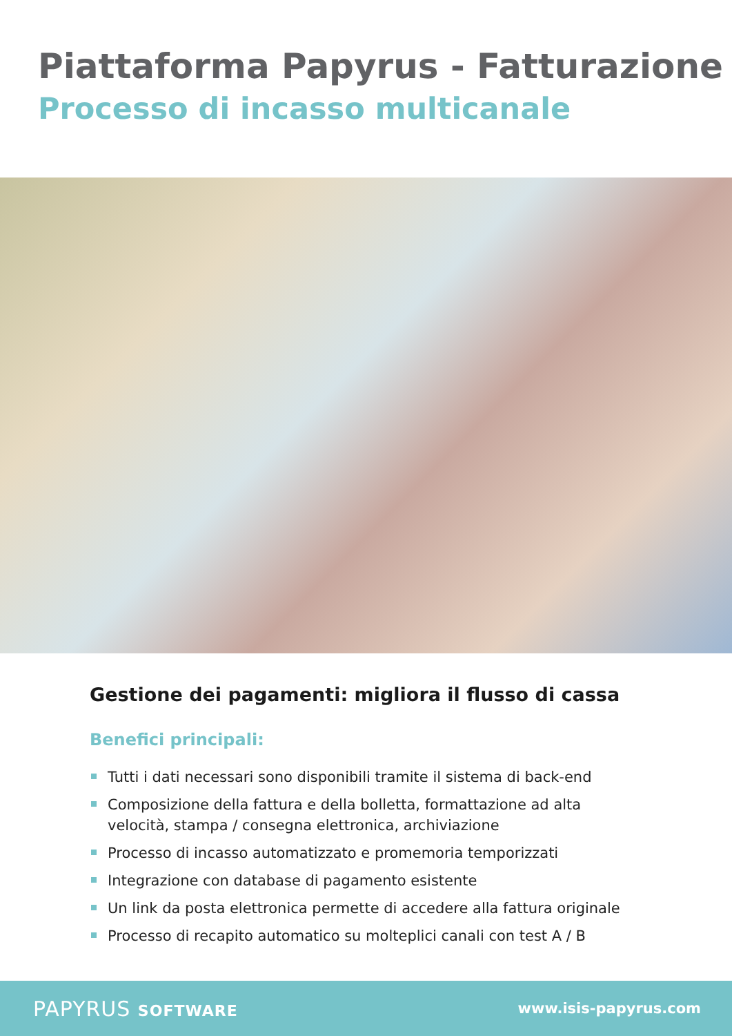Piattaforma Papyrus - Fatturazione
Processo di incasso multicanale
Gestione dei pagamenti: migliora il flusso di cassa
Benefici principali:
Tutti i dati necessari sono disponibili tramite il sistema di back-end
Composizione della fattura e della bolletta, formattazione ad alta velocità, stampa / consegna elettronica, archiviazione
Processo di incasso automatizzato e promemoria temporizzati
Integrazione con database di pagamento esistente
Un link da posta elettronica permette di accedere alla fattura originale
Processo di recapito automatico su molteplici canali con test A / B
PAPYRUS SOFTWARE www.isis-papyrus.com